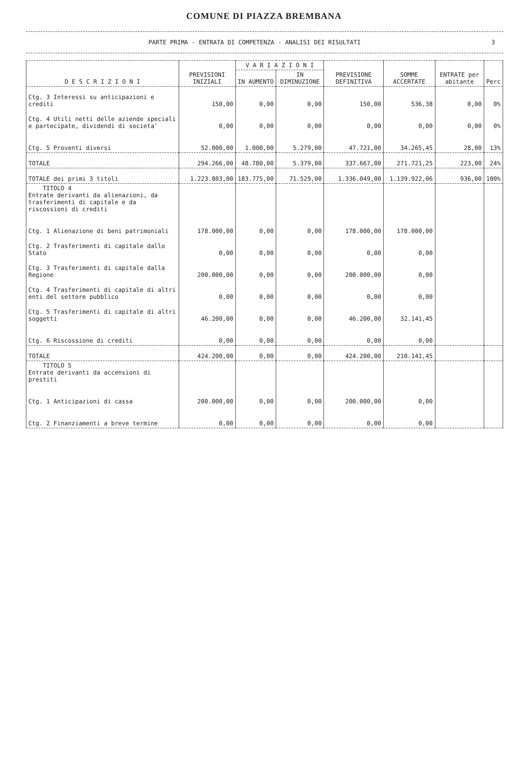COMUNE DI PIAZZA BREMBANA
PARTE PRIMA - ENTRATA DI COMPETENZA - ANALISI DEI RISULTATI 3
| D E S C R I Z I O N I | PREVISIONI INIZIALI | V A R I A Z I O N I | | PREVISIONE DEFINITIVA | SOMME ACCERTATE | ENTRATE per abitante | Perc |
| --- | --- | --- | --- | --- | --- | --- | --- |
| | | IN AUMENTO | IN DIMINUZIONE | | | | |
| Ctg. 3 Interessi su anticipazioni e crediti | 150,00 | 0,00 | 0,00 | 150,00 | 536,38 | 0,00 | 0% |
| Ctg. 4 Utili netti delle aziende speciali e partecipate, dividendi di societa' | 0,00 | 0,00 | 0,00 | 0,00 | 0,00 | 0,00 | 0% |
| Ctg. 5 Proventi diversi | 52.000,00 | 1.000,00 | 5.279,00 | 47.721,00 | 34.265,45 | 28,00 | 13% |
| TOTALE | 294.266,00 | 48.780,00 | 5.379,00 | 337.667,00 | 271.721,25 | 223,00 | 24% |
| TOTALE dei primi 3 titoli | 1.223.803,00 | 183.775,00 | 71.529,00 | 1.336.049,00 | 1.139.922,06 | 936,00 | 100% |
| TITOLO 4 Entrate derivanti da alienazioni, da trasferimenti di capitale e da riscossioni di crediti | | | | | | | |
| Ctg. 1 Alienazione di beni patrimoniali | 178.000,00 | 0,00 | 0,00 | 178.000,00 | 178.000,00 | | |
| Ctg. 2 Trasferimenti di capitale dallo Stato | 0,00 | 0,00 | 0,00 | 0,00 | 0,00 | | |
| Ctg. 3 Trasferimenti di capitale dalla Regione | 200.000,00 | 0,00 | 0,00 | 200.000,00 | 0,00 | | |
| Ctg. 4 Trasferimenti di capitale di altri enti del settore pubblico | 0,00 | 0,00 | 0,00 | 0,00 | 0,00 | | |
| Ctg. 5 Trasferimenti di capitale di altri soggetti | 46.200,00 | 0,00 | 0,00 | 46.200,00 | 32.141,45 | | |
| Ctg. 6 Riscossione di crediti | 0,00 | 0,00 | 0,00 | 0,00 | 0,00 | | |
| TOTALE | 424.200,00 | 0,00 | 0,00 | 424.200,00 | 210.141,45 | | |
| TITOLO 5 Entrate derivanti da accensioni di prestiti | | | | | | | |
| Ctg. 1 Anticipazioni di cassa | 200.000,00 | 0,00 | 0,00 | 200.000,00 | 0,00 | | |
| Ctg. 2 Finanziamenti a breve termine | 0,00 | 0,00 | 0,00 | 0,00 | 0,00 | | |